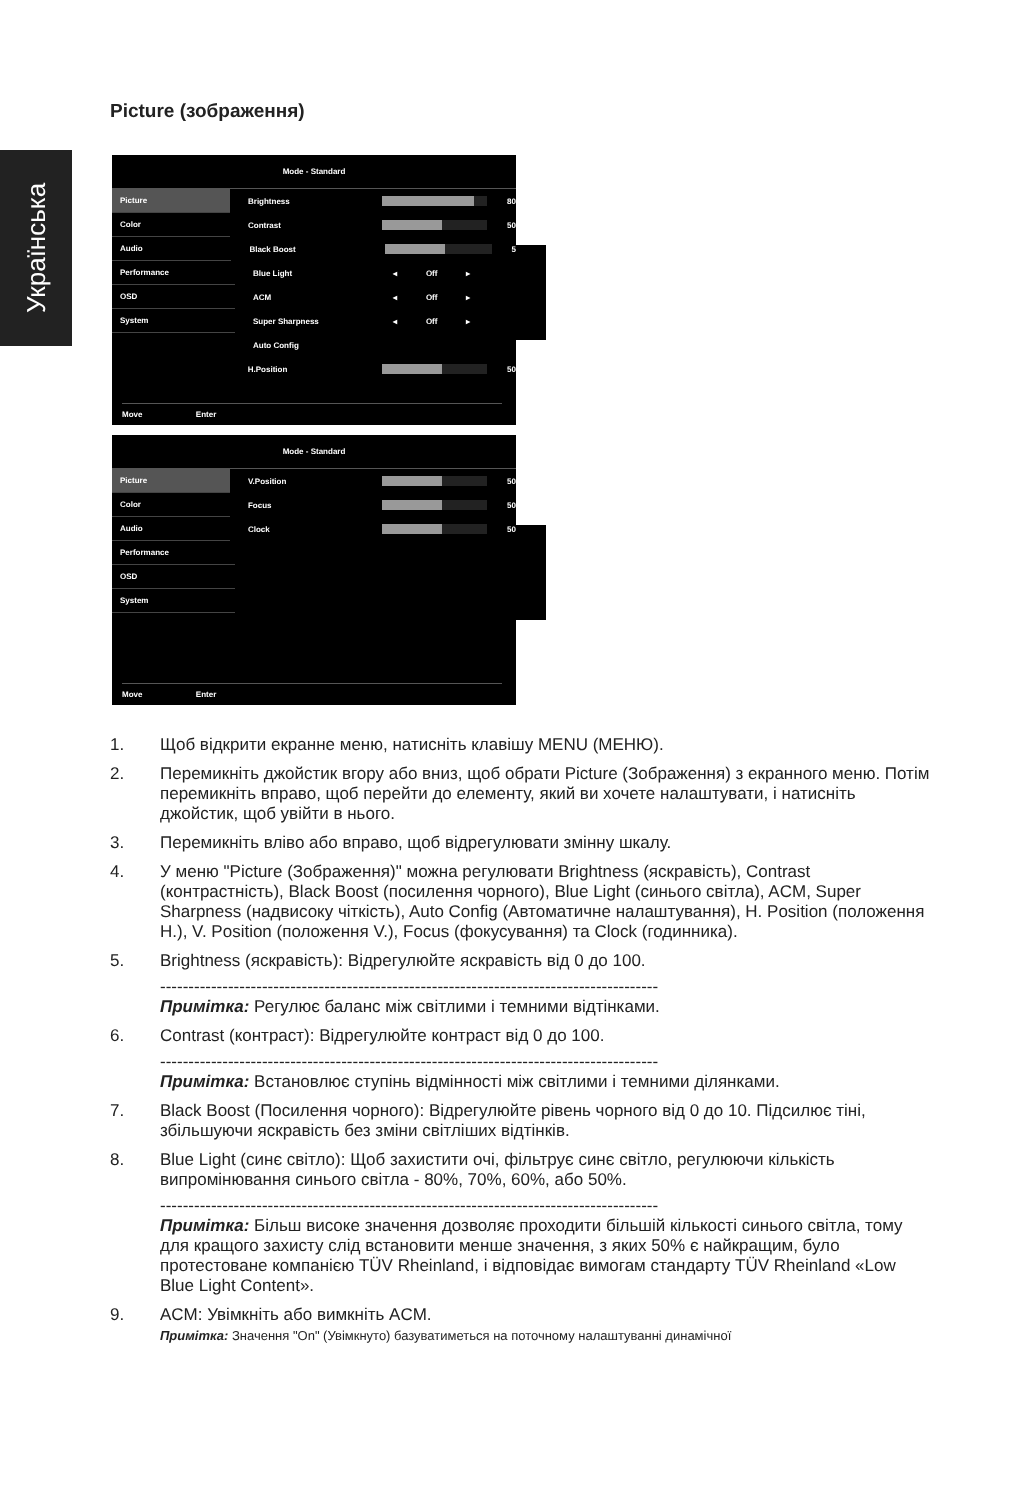Українська
Picture (зображення)
Mode - Standard
Picture
Brightness 80
Color
Contrast 50
Audio
Black Boost 5
Performance
Blue Light
◂ Off ▸
OSD
ACM
◂ Off ▸
System
Super Sharpness
◂ Off ▸
Auto Config
H.Position 50
Move Enter
Mode - Standard
Picture
V.Position 50
Color
Focus 50
Audio
Clock 50
Performance
OSD
System
Move Enter
1. Щоб відкрити екранне меню, натисніть клавішу MENU (МЕНЮ).
2. Перемикніть джойстик вгору або вниз, щоб обрати Picture (Зображення) з екранного меню. Потім перемикніть вправо, щоб перейти до елементу, який ви хочете налаштувати, і натисніть джойстик, щоб увійти в нього.
3. Перемикніть вліво або вправо, щоб відрегулювати змінну шкалу.
4. У меню "Picture (Зображення)" можна регулювати Brightness (яскравість), Contrast (контрастність), Black Boost (посилення чорного), Blue Light (синього світла), ACM, Super Sharpness (надвисоку чіткість), Auto Config (Автоматичне налаштування), H. Position (положення H.), V. Position (положення V.), Focus (фокусування) та Clock (годинника).
5. Brightness (яскравість): Відрегулюйте яскравість від 0 до 100.
----------------------------------------------------------------------------------------
Примітка: Регулює баланс між світлими і темними відтінками.
6. Contrast (контраст): Відрегулюйте контраст від 0 до 100.
----------------------------------------------------------------------------------------
Примітка: Встановлює ступінь відмінності між світлими і темними ділянками.
7. Black Boost (Посилення чорного): Відрегулюйте рівень чорного від 0 до 10. Підсилює тіні, збільшуючи яскравість без зміни світліших відтінків.
8. Blue Light (синє світло): Щоб захистити очі, фільтрує синє світло, регулюючи кількість випромінювання синього світла - 80%, 70%, 60%, або 50%.
----------------------------------------------------------------------------------------
Примітка: Більш високе значення дозволяє проходити більшій кількості синього світла, тому для кращого захисту слід встановити менше значення, з яких 50% є найкращим, було протестоване компанією TÜV Rheinland, і відповідає вимогам стандарту TÜV Rheinland «Low Blue Light Content».
9. ACM: Увімкніть або вимкніть ACM.
Примітка: Значення "On" (Увімкнуто) базуватиметься на поточному налаштуванні динамічної